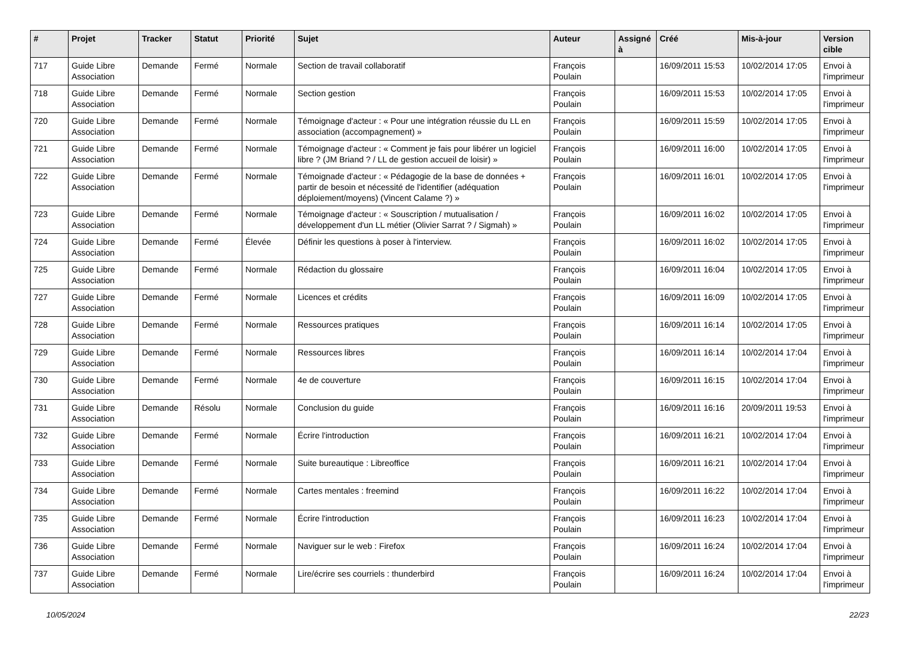| # | Projet | Tracker | Statut | Priorité | Sujet | Auteur | Assigné à | Créé | Mis-à-jour | Version cible |
| --- | --- | --- | --- | --- | --- | --- | --- | --- | --- | --- |
| 717 | Guide Libre Association | Demande | Fermé | Normale | Section de travail collaboratif | François Poulain | | 16/09/2011 15:53 | 10/02/2014 17:05 | Envoi à l'imprimeur |
| 718 | Guide Libre Association | Demande | Fermé | Normale | Section gestion | François Poulain | | 16/09/2011 15:53 | 10/02/2014 17:05 | Envoi à l'imprimeur |
| 720 | Guide Libre Association | Demande | Fermé | Normale | Témoignage d'acteur : « Pour une intégration réussie du LL en association (accompagnement) » | François Poulain | | 16/09/2011 15:59 | 10/02/2014 17:05 | Envoi à l'imprimeur |
| 721 | Guide Libre Association | Demande | Fermé | Normale | Témoignage d'acteur : « Comment je fais pour libérer un logiciel libre ? (JM Briand ? / LL de gestion accueil de loisir) » | François Poulain | | 16/09/2011 16:00 | 10/02/2014 17:05 | Envoi à l'imprimeur |
| 722 | Guide Libre Association | Demande | Fermé | Normale | Témoignade d'acteur : « Pédagogie de la base de données + partir de besoin et nécessité de l'identifier (adéquation déploiement/moyens) (Vincent Calame ?) » | François Poulain | | 16/09/2011 16:01 | 10/02/2014 17:05 | Envoi à l'imprimeur |
| 723 | Guide Libre Association | Demande | Fermé | Normale | Témoignage d'acteur : « Souscription / mutualisation / développement d'un LL métier (Olivier Sarrat ? / Sigmah) » | François Poulain | | 16/09/2011 16:02 | 10/02/2014 17:05 | Envoi à l'imprimeur |
| 724 | Guide Libre Association | Demande | Fermé | Élevée | Définir les questions à poser à l'interview. | François Poulain | | 16/09/2011 16:02 | 10/02/2014 17:05 | Envoi à l'imprimeur |
| 725 | Guide Libre Association | Demande | Fermé | Normale | Rédaction du glossaire | François Poulain | | 16/09/2011 16:04 | 10/02/2014 17:05 | Envoi à l'imprimeur |
| 727 | Guide Libre Association | Demande | Fermé | Normale | Licences et crédits | François Poulain | | 16/09/2011 16:09 | 10/02/2014 17:05 | Envoi à l'imprimeur |
| 728 | Guide Libre Association | Demande | Fermé | Normale | Ressources pratiques | François Poulain | | 16/09/2011 16:14 | 10/02/2014 17:05 | Envoi à l'imprimeur |
| 729 | Guide Libre Association | Demande | Fermé | Normale | Ressources libres | François Poulain | | 16/09/2011 16:14 | 10/02/2014 17:04 | Envoi à l'imprimeur |
| 730 | Guide Libre Association | Demande | Fermé | Normale | 4e de couverture | François Poulain | | 16/09/2011 16:15 | 10/02/2014 17:04 | Envoi à l'imprimeur |
| 731 | Guide Libre Association | Demande | Résolu | Normale | Conclusion du guide | François Poulain | | 16/09/2011 16:16 | 20/09/2011 19:53 | Envoi à l'imprimeur |
| 732 | Guide Libre Association | Demande | Fermé | Normale | Écrire l'introduction | François Poulain | | 16/09/2011 16:21 | 10/02/2014 17:04 | Envoi à l'imprimeur |
| 733 | Guide Libre Association | Demande | Fermé | Normale | Suite bureautique : Libreoffice | François Poulain | | 16/09/2011 16:21 | 10/02/2014 17:04 | Envoi à l'imprimeur |
| 734 | Guide Libre Association | Demande | Fermé | Normale | Cartes mentales : freemind | François Poulain | | 16/09/2011 16:22 | 10/02/2014 17:04 | Envoi à l'imprimeur |
| 735 | Guide Libre Association | Demande | Fermé | Normale | Écrire l'introduction | François Poulain | | 16/09/2011 16:23 | 10/02/2014 17:04 | Envoi à l'imprimeur |
| 736 | Guide Libre Association | Demande | Fermé | Normale | Naviguer sur le web : Firefox | François Poulain | | 16/09/2011 16:24 | 10/02/2014 17:04 | Envoi à l'imprimeur |
| 737 | Guide Libre Association | Demande | Fermé | Normale | Lire/écrire ses courriels : thunderbird | François Poulain | | 16/09/2011 16:24 | 10/02/2014 17:04 | Envoi à l'imprimeur |
10/05/2024 22/23